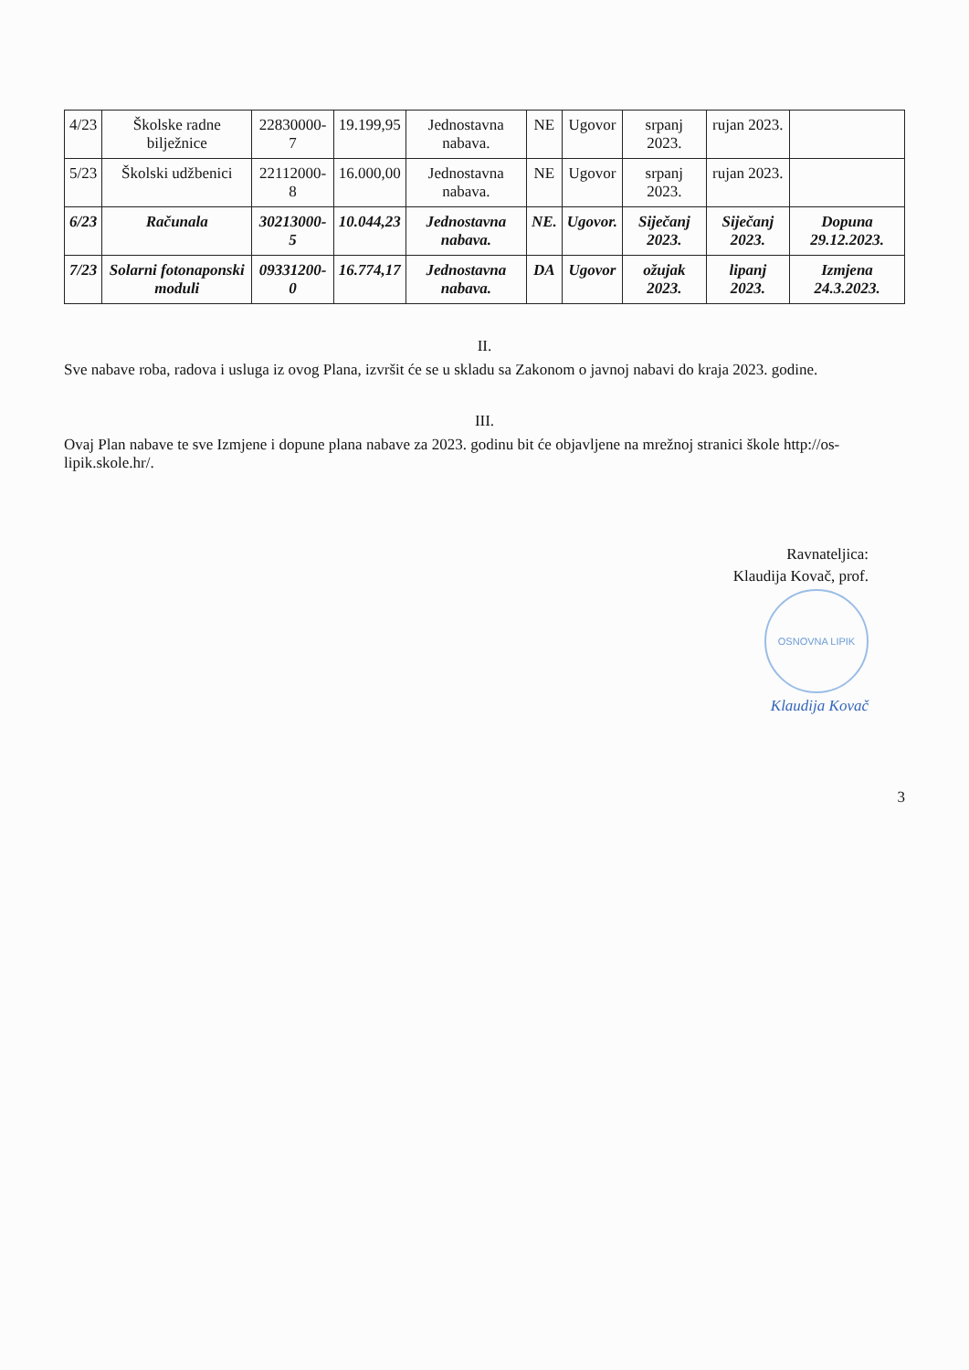| 4/23 | Školske radne bilježnice | 22830000-7 | 19.199,95 | Jednostavna nabava. | NE | Ugovor | srpanj 2023. | rujan 2023. | |
| 5/23 | Školski udžbenici | 22112000-8 | 16.000,00 | Jednostavna nabava. | NE | Ugovor | srpanj 2023. | rujan 2023. | |
| 6/23 | Računala | 30213000-5 | 10.044,23 | Jednostavna nabava. | NE. | Ugovor. | Siječanj 2023. | Siječanj 2023. | Dopuna 29.12.2023. |
| 7/23 | Solarni fotonaponski moduli | 09331200-0 | 16.774,17 | Jednostavna nabava. | DA | Ugovor | ožujak 2023. | lipanj 2023. | Izmjena 24.3.2023. |
II.
Sve nabave roba, radova i usluga iz ovog Plana, izvršit će se u skladu sa Zakonom o javnoj nabavi do kraja 2023. godine.
III.
Ovaj Plan nabave te sve Izmjene i dopune plana nabave za 2023. godinu bit će objavljene na mrežnoj stranici škole http://os-lipik.skole.hr/.
Ravnateljica:
Klaudija Kovač, prof.
OSNOVNA LIPIK
Klaudija Kovač
3